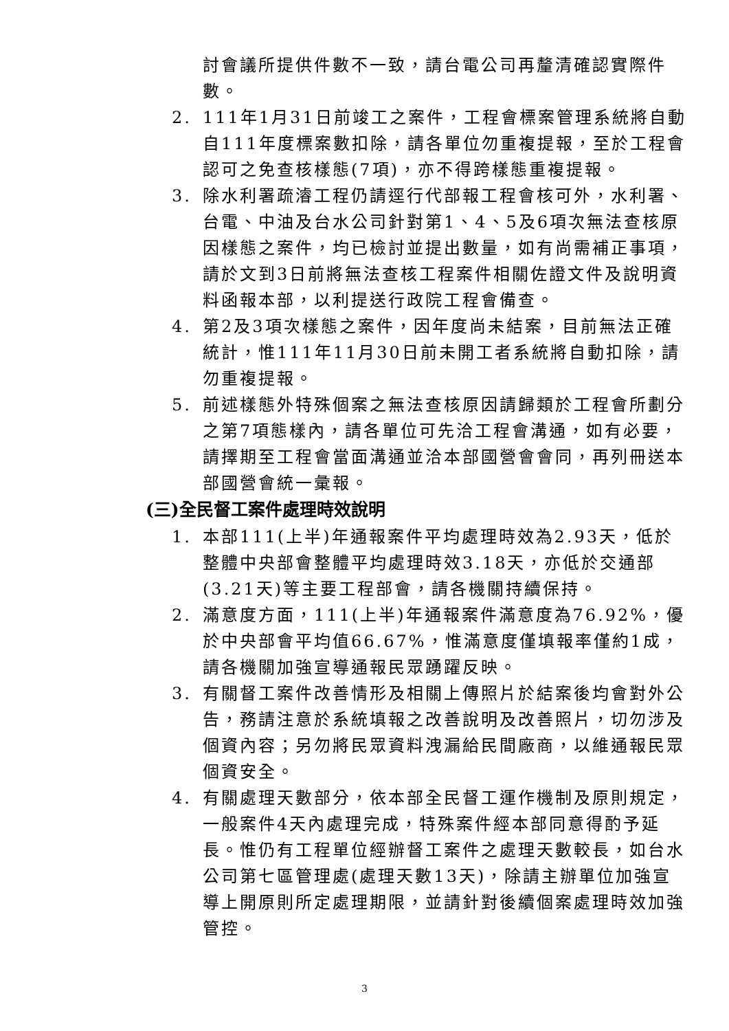討會議所提供件數不一致，請台電公司再釐清確認實際件數。
2. 111年1月31日前竣工之案件，工程會標案管理系統將自動自111年度標案數扣除，請各單位勿重複提報，至於工程會認可之免查核樣態(7項)，亦不得跨樣態重複提報。
3. 除水利署疏濬工程仍請逕行代部報工程會核可外，水利署、台電、中油及台水公司針對第1、4、5及6項次無法查核原因樣態之案件，均已檢討並提出數量，如有尚需補正事項，請於文到3日前將無法查核工程案件相關佐證文件及說明資料函報本部，以利提送行政院工程會備查。
4. 第2及3項次樣態之案件，因年度尚未結案，目前無法正確統計，惟111年11月30日前未開工者系統將自動扣除，請勿重複提報。
5. 前述樣態外特殊個案之無法查核原因請歸類於工程會所劃分之第7項態樣內，請各單位可先洽工程會溝通，如有必要，請擇期至工程會當面溝通並洽本部國營會會同，再列冊送本部國營會統一彙報。
(三)全民督工案件處理時效說明
1. 本部111(上半)年通報案件平均處理時效為2.93天，低於整體中央部會整體平均處理時效3.18天，亦低於交通部(3.21天)等主要工程部會，請各機關持續保持。
2. 滿意度方面，111(上半)年通報案件滿意度為76.92%，優於中央部會平均值66.67%，惟滿意度僅填報率僅約1成，請各機關加強宣導通報民眾踴躍反映。
3. 有關督工案件改善情形及相關上傳照片於結案後均會對外公告，務請注意於系統填報之改善說明及改善照片，切勿涉及個資內容；另勿將民眾資料洩漏給民間廠商，以維通報民眾個資安全。
4. 有關處理天數部分，依本部全民督工運作機制及原則規定，一般案件4天內處理完成，特殊案件經本部同意得酌予延長。惟仍有工程單位經辦督工案件之處理天數較長，如台水公司第七區管理處(處理天數13天)，除請主辦單位加強宣導上開原則所定處理期限，並請針對後續個案處理時效加強管控。
3